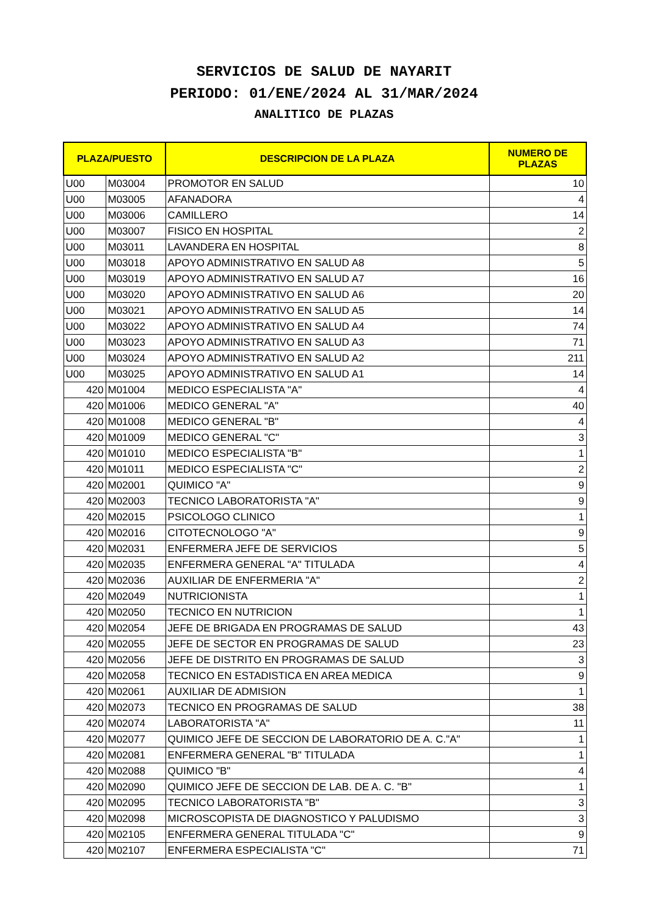SERVICIOS DE SALUD DE NAYARIT
PERIODO: 01/ENE/2024 AL 31/MAR/2024
ANALITICO DE PLAZAS
| PLAZA/PUESTO | | DESCRIPCION DE LA PLAZA | NUMERO DE PLAZAS |
| --- | --- | --- | --- |
| U00 | M03004 | PROMOTOR EN SALUD | 10 |
| U00 | M03005 | AFANADORA | 4 |
| U00 | M03006 | CAMILLERO | 14 |
| U00 | M03007 | FISICO EN HOSPITAL | 2 |
| U00 | M03011 | LAVANDERA EN HOSPITAL | 8 |
| U00 | M03018 | APOYO ADMINISTRATIVO EN SALUD A8 | 5 |
| U00 | M03019 | APOYO ADMINISTRATIVO EN SALUD A7 | 16 |
| U00 | M03020 | APOYO ADMINISTRATIVO EN SALUD A6 | 20 |
| U00 | M03021 | APOYO ADMINISTRATIVO EN SALUD A5 | 14 |
| U00 | M03022 | APOYO ADMINISTRATIVO EN SALUD A4 | 74 |
| U00 | M03023 | APOYO ADMINISTRATIVO EN SALUD A3 | 71 |
| U00 | M03024 | APOYO ADMINISTRATIVO EN SALUD A2 | 211 |
| U00 | M03025 | APOYO ADMINISTRATIVO EN SALUD A1 | 14 |
| 420 | M01004 | MEDICO ESPECIALISTA "A" | 4 |
| 420 | M01006 | MEDICO GENERAL "A" | 40 |
| 420 | M01008 | MEDICO GENERAL "B" | 4 |
| 420 | M01009 | MEDICO GENERAL "C" | 3 |
| 420 | M01010 | MEDICO ESPECIALISTA "B" | 1 |
| 420 | M01011 | MEDICO ESPECIALISTA "C" | 2 |
| 420 | M02001 | QUIMICO "A" | 9 |
| 420 | M02003 | TECNICO LABORATORISTA "A" | 9 |
| 420 | M02015 | PSICOLOGO CLINICO | 1 |
| 420 | M02016 | CITOTECNOLOGO "A" | 9 |
| 420 | M02031 | ENFERMERA JEFE DE SERVICIOS | 5 |
| 420 | M02035 | ENFERMERA GENERAL "A" TITULADA | 4 |
| 420 | M02036 | AUXILIAR DE ENFERMERIA "A" | 2 |
| 420 | M02049 | NUTRICIONISTA | 1 |
| 420 | M02050 | TECNICO EN NUTRICION | 1 |
| 420 | M02054 | JEFE DE BRIGADA EN PROGRAMAS DE SALUD | 43 |
| 420 | M02055 | JEFE DE SECTOR EN PROGRAMAS DE SALUD | 23 |
| 420 | M02056 | JEFE DE DISTRITO EN PROGRAMAS DE SALUD | 3 |
| 420 | M02058 | TECNICO EN ESTADISTICA EN AREA MEDICA | 9 |
| 420 | M02061 | AUXILIAR DE ADMISION | 1 |
| 420 | M02073 | TECNICO EN PROGRAMAS DE SALUD | 38 |
| 420 | M02074 | LABORATORISTA "A" | 11 |
| 420 | M02077 | QUIMICO JEFE DE SECCION DE LABORATORIO DE A. C."A" | 1 |
| 420 | M02081 | ENFERMERA GENERAL "B" TITULADA | 1 |
| 420 | M02088 | QUIMICO "B" | 4 |
| 420 | M02090 | QUIMICO JEFE DE SECCION DE LAB. DE A. C. "B" | 1 |
| 420 | M02095 | TECNICO LABORATORISTA "B" | 3 |
| 420 | M02098 | MICROSCOPISTA DE DIAGNOSTICO Y PALUDISMO | 3 |
| 420 | M02105 | ENFERMERA GENERAL TITULADA "C" | 9 |
| 420 | M02107 | ENFERMERA ESPECIALISTA "C" | 71 |